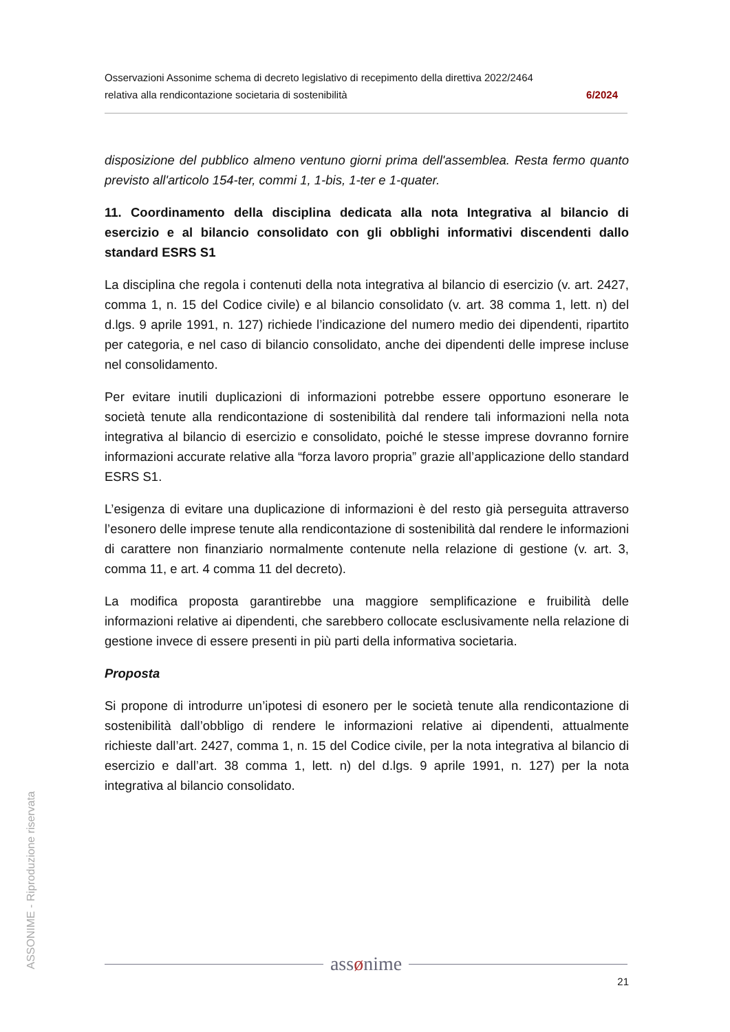Osservazioni Assonime schema di decreto legislativo di recepimento della direttiva 2022/2464
relativa alla rendicontazione societaria di sostenibilità 6/2024
disposizione del pubblico almeno ventuno giorni prima dell'assemblea. Resta fermo quanto previsto all'articolo 154-ter, commi 1, 1-bis, 1-ter e 1-quater.
11. Coordinamento della disciplina dedicata alla nota Integrativa al bilancio di esercizio e al bilancio consolidato con gli obblighi informativi discendenti dallo standard ESRS S1
La disciplina che regola i contenuti della nota integrativa al bilancio di esercizio (v. art. 2427, comma 1, n. 15 del Codice civile) e al bilancio consolidato (v. art. 38 comma 1, lett. n) del d.lgs. 9 aprile 1991, n. 127) richiede l’indicazione del numero medio dei dipendenti, ripartito per categoria, e nel caso di bilancio consolidato, anche dei dipendenti delle imprese incluse nel consolidamento.
Per evitare inutili duplicazioni di informazioni potrebbe essere opportuno esonerare le società tenute alla rendicontazione di sostenibilità dal rendere tali informazioni nella nota integrativa al bilancio di esercizio e consolidato, poiché le stesse imprese dovranno fornire informazioni accurate relative alla “forza lavoro propria” grazie all’applicazione dello standard ESRS S1.
L’esigenza di evitare una duplicazione di informazioni è del resto già perseguita attraverso l’esonero delle imprese tenute alla rendicontazione di sostenibilità dal rendere le informazioni di carattere non finanziario normalmente contenute nella relazione di gestione (v. art. 3, comma 11, e art. 4 comma 11 del decreto).
La modifica proposta garantirebbe una maggiore semplificazione e fruibilità delle informazioni relative ai dipendenti, che sarebbero collocate esclusivamente nella relazione di gestione invece di essere presenti in più parti della informativa societaria.
Proposta
Si propone di introdurre un’ipotesi di esonero per le società tenute alla rendicontazione di sostenibilità dall’obbligo di rendere le informazioni relative ai dipendenti, attualmente richieste dall’art. 2427, comma 1, n. 15 del Codice civile, per la nota integrativa al bilancio di esercizio e dall’art. 38 comma 1, lett. n) del d.lgs. 9 aprile 1991, n. 127) per la nota integrativa al bilancio consolidato.
ASSONIME - Riproduzione riservata
assønime
21